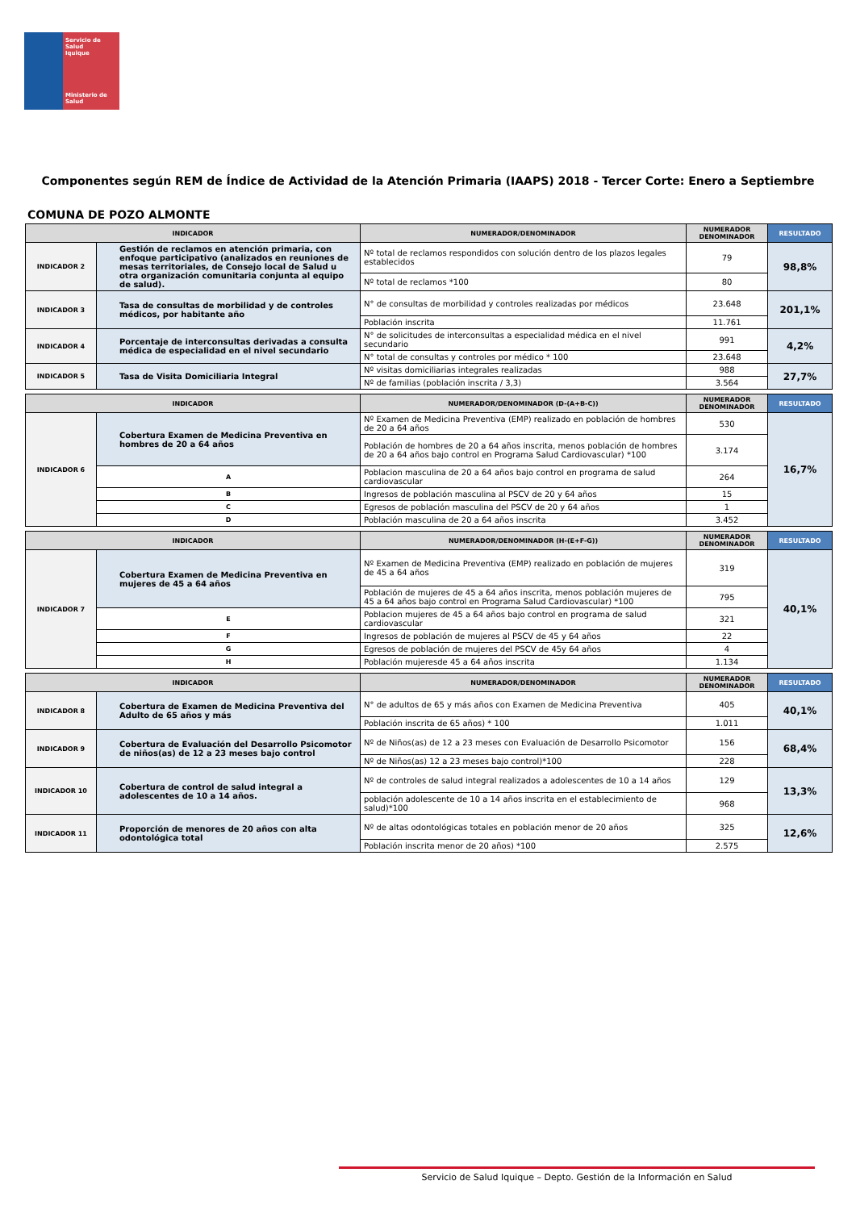Servicio de Salud
Iquique
Ministerio de
Salud
Componentes según REM de Índice de Actividad de la Atención Primaria (IAAPS) 2018 - Tercer Corte: Enero a Septiembre
COMUNA DE POZO ALMONTE
| INDICADOR | | NUMERADOR/DENOMINADOR | NUMERADOR DENOMINADOR | RESULTADO |
| --- | --- | --- | --- | --- |
| INDICADOR 2 | Gestión de reclamos en atención primaria, con enfoque participativo (analizados en reuniones de mesas territoriales, de Consejo local de Salud u otra organización comunitaria conjunta al equipo de salud). | Nº total de reclamos respondidos con solución dentro de los plazos legales establecidos | 79 | 98,8% |
| | | Nº total de reclamos *100 | 80 | |
| INDICADOR 3 | Tasa de consultas de morbilidad y de controles médicos, por habitante año | N° de consultas de morbilidad y controles realizadas por médicos | 23.648 | 201,1% |
| | | Población inscrita | 11.761 | |
| INDICADOR 4 | Porcentaje de interconsultas derivadas a consulta médica de especialidad en el nivel secundario | N° de solicitudes de interconsultas a especialidad médica en el nivel secundario | 991 | 4,2% |
| | | N° total de consultas y controles por médico * 100 | 23.648 | |
| INDICADOR 5 | Tasa de Visita Domiciliaria Integral | Nº visitas domiciliarias integrales realizadas | 988 | 27,7% |
| | | Nº de familias (población inscrita / 3,3) | 3.564 | |
| INDICADOR | | NUMERADOR/DENOMINADOR (D-(A+B-C)) | NUMERADOR DENOMINADOR | RESULTADO |
| --- | --- | --- | --- | --- |
| INDICADOR 6 | Cobertura Examen de Medicina Preventiva en hombres de 20 a 64 años | Nº Examen de Medicina Preventiva (EMP) realizado en población de hombres de 20 a 64 años | 530 | 16,7% |
| | | Población de hombres de 20 a 64 años inscrita, menos población de hombres de 20 a 64 años bajo control en Programa Salud Cardiovascular) *100 | 3.174 | |
| | A | Poblacion masculina de 20 a 64 años bajo control en programa de salud cardiovascular | 264 | |
| | B | Ingresos de población masculina al PSCV de 20 y 64 años | 15 | |
| | C | Egresos de población masculina del PSCV de 20 y 64 años | 1 | |
| | D | Población masculina de 20 a 64 años inscrita | 3.452 | |
| INDICADOR | | NUMERADOR/DENOMINADOR (H-(E+F-G)) | NUMERADOR DENOMINADOR | RESULTADO |
| --- | --- | --- | --- | --- |
| INDICADOR 7 | Cobertura Examen de Medicina Preventiva en mujeres de 45 a 64 años | Nº Examen de Medicina Preventiva (EMP) realizado en población de mujeres de 45 a 64 años | 319 | 40,1% |
| | | Población de mujeres de 45 a 64 años inscrita, menos población mujeres de 45 a 64 años bajo control en Programa Salud Cardiovascular) *100 | 795 | |
| | E | Poblacion mujeres de 45 a 64 años bajo control en programa de salud cardiovascular | 321 | |
| | F | Ingresos de población de mujeres al PSCV de 45 y 64 años | 22 | |
| | G | Egresos de población de mujeres del PSCV de 45y 64 años | 4 | |
| | H | Población mujeresde 45 a 64 años inscrita | 1.134 | |
| INDICADOR | | NUMERADOR/DENOMINADOR | NUMERADOR DENOMINADOR | RESULTADO |
| --- | --- | --- | --- | --- |
| INDICADOR 8 | Cobertura de Examen de Medicina Preventiva del Adulto de 65 años y más | N° de adultos de 65 y más años con Examen de Medicina Preventiva | 405 | 40,1% |
| | | Población inscrita de 65 años) * 100 | 1.011 | |
| INDICADOR 9 | Cobertura de Evaluación del Desarrollo Psicomotor de niños(as) de 12 a 23 meses bajo control | Nº de Niños(as) de 12 a 23 meses con Evaluación de Desarrollo Psicomotor | 156 | 68,4% |
| | | Nº de Niños(as) 12 a 23 meses bajo control)*100 | 228 | |
| INDICADOR 10 | Cobertura de control de salud integral a adolescentes de 10 a 14 años. | Nº de controles de salud integral realizados a adolescentes de 10 a 14 años | 129 | 13,3% |
| | | población adolescente de 10 a 14 años inscrita en el establecimiento de salud)*100 | 968 | |
| INDICADOR 11 | Proporción de menores de 20 años con alta odontológica total | Nº de altas odontológicas totales en población menor de 20 años | 325 | 12,6% |
| | | Población inscrita menor de 20 años) *100 | 2.575 | |
Servicio de Salud Iquique – Depto. Gestión de la Información en Salud